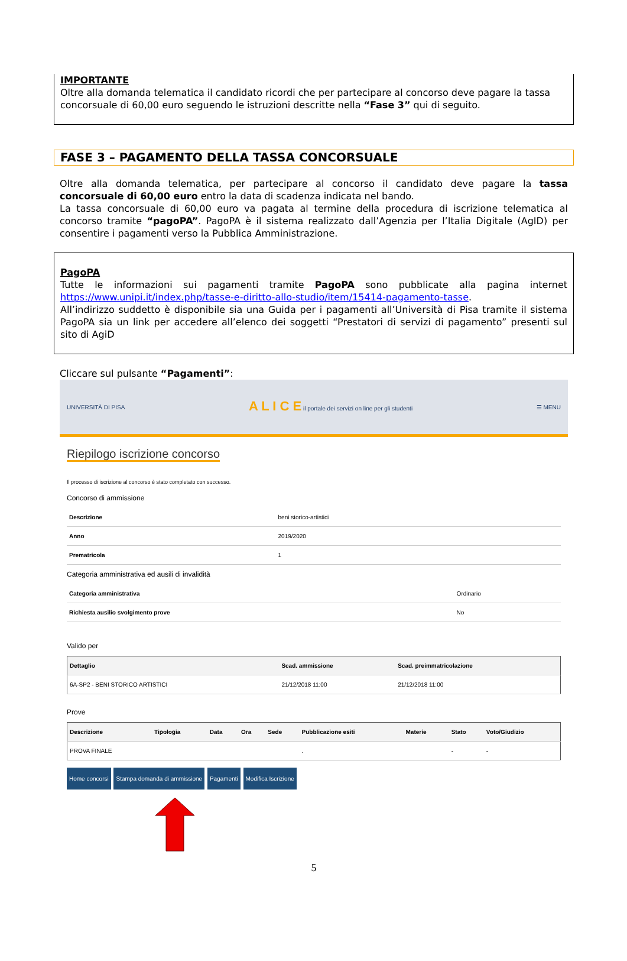IMPORTANTE
Oltre alla domanda telematica il candidato ricordi che per partecipare al concorso deve pagare la tassa concorsuale di 60,00 euro seguendo le istruzioni descritte nella “Fase 3” qui di seguito.
FASE 3 – PAGAMENTO DELLA TASSA CONCORSUALE
Oltre alla domanda telematica, per partecipare al concorso il candidato deve pagare la tassa concorsuale di 60,00 euro entro la data di scadenza indicata nel bando.
La tassa concorsuale di 60,00 euro va pagata al termine della procedura di iscrizione telematica al concorso tramite “pagoPA”. PagoPA è il sistema realizzato dall’Agenzia per l’Italia Digitale (AgID) per consentire i pagamenti verso la Pubblica Amministrazione.
PagoPA
Tutte le informazioni sui pagamenti tramite PagoPA sono pubblicate alla pagina internet https://www.unipi.it/index.php/tasse-e-diritto-allo-studio/item/15414-pagamento-tasse.
All’indirizzo suddetto è disponibile sia una Guida per i pagamenti all’Università di Pisa tramite il sistema PagoPA sia un link per accedere all’elenco dei soggetti “Prestatori di servizi di pagamento” presenti sul sito di AgiD
Cliccare sul pulsante “Pagamenti”:
UNIVERSITÀ DI PISA A L I C E il portale dei servizi on line per gli studenti ☰ MENU
Riepilogo iscrizione concorso
Il processo di iscrizione al concorso è stato completato con successo.
Concorso di ammissione
| Descrizione | beni storico-artistici |
| Anno | 2019/2020 |
| Prematricola | 1 |
Categoria amministrativa ed ausili di invalidità
| Categoria amministrativa | Ordinario |
| Richiesta ausilio svolgimento prove | No |
Valido per
| Dettaglio | Scad. ammissione | Scad. preimmatricolazione |
| --- | --- | --- |
| 6A-SP2 - BENI STORICO ARTISTICI | 21/12/2018 11:00 | 21/12/2018 11:00 |
Prove
| Descrizione | Tipologia | Data | Ora | Sede | Pubblicazione esiti | Materie | Stato | Voto/Giudizio |
| --- | --- | --- | --- | --- | --- | --- | --- | --- |
| PROVA FINALE | | | | | . | | - | - |
Home concorsi Stampa domanda di ammissione Pagamenti Modifica Iscrizione
5